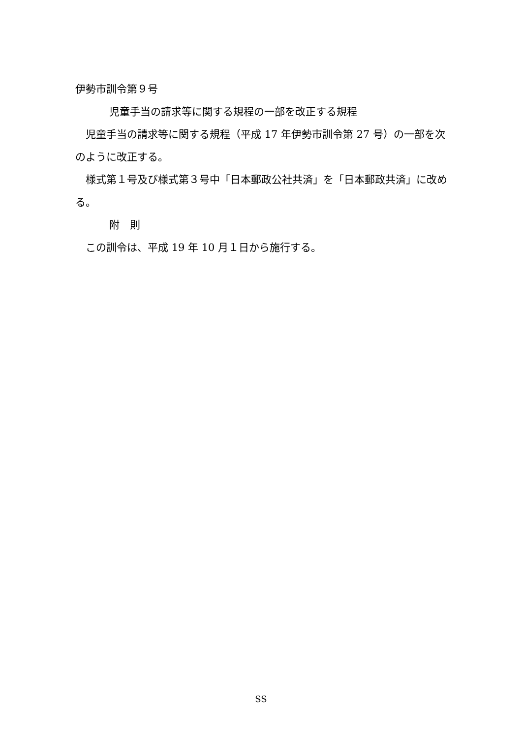伊勢市訓令第９号
児童手当の請求等に関する規程の一部を改正する規程
　児童手当の請求等に関する規程（平成 17 年伊勢市訓令第 27 号）の一部を次のように改正する。
　様式第１号及び様式第３号中「日本郵政公社共済」を「日本郵政共済」に改める。
附　則
　この訓令は、平成 19 年 10 月１日から施行する。
SS